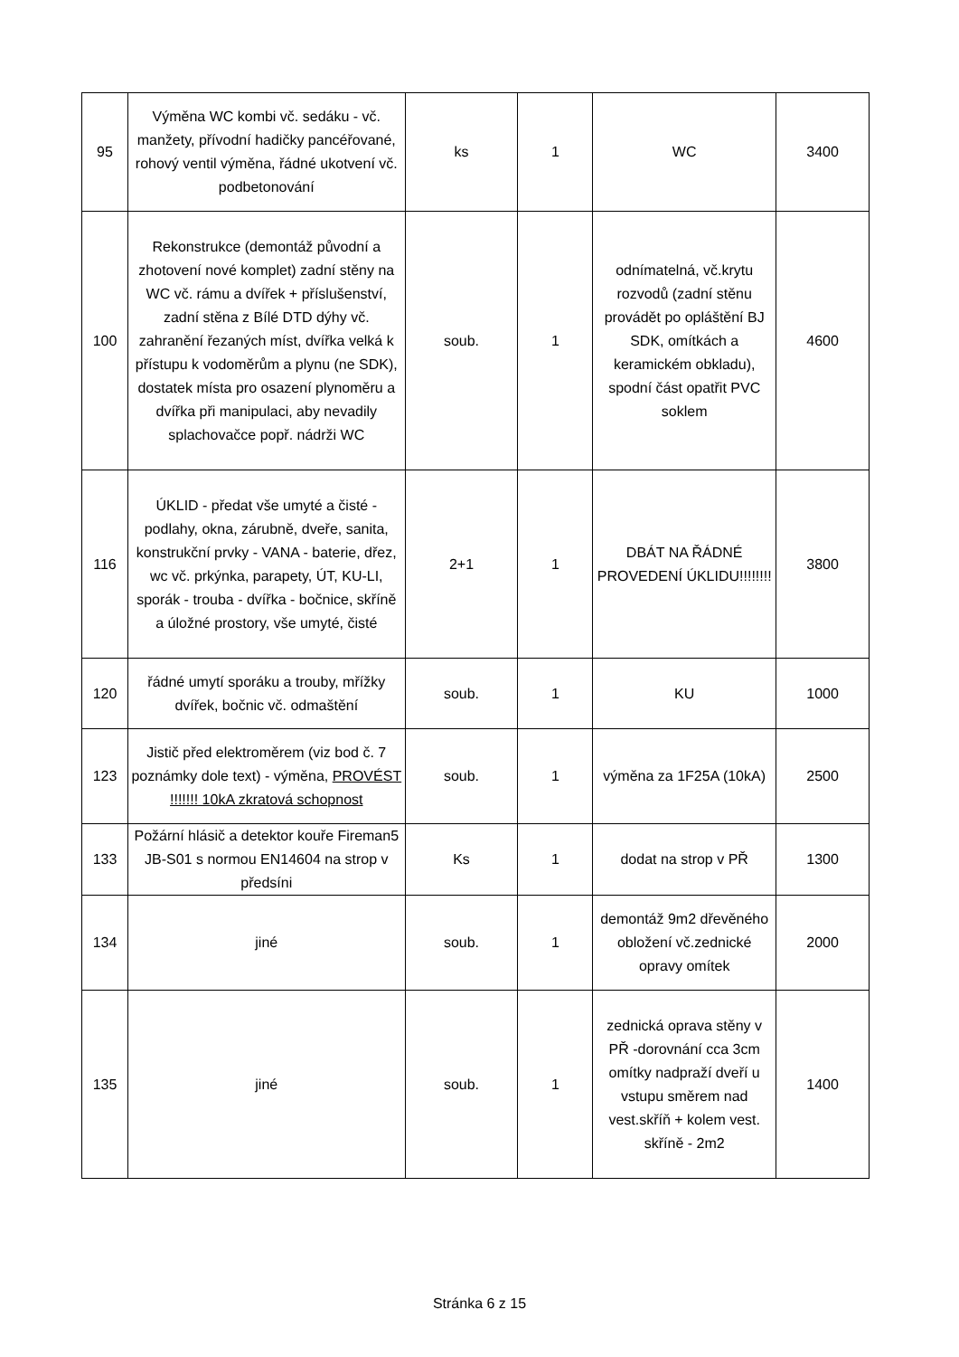| 95 | Výměna WC kombi vč. sedáku - vč. manžety, přívodní hadičky pancéřované, rohový ventil výměna, řádné ukotvení vč. podbetonování | ks | 1 | WC | 3400 |
| 100 | Rekonstrukce (demontáž původní a zhotovení nové komplet) zadní stěny na WC vč. rámu a dvířek + příslušenství, zadní stěna z Bílé DTD dýhy vč. zahranění řezaných míst, dvířka velká k přístupu k vodoměrům a plynu (ne SDK), dostatek místa pro osazení plynoměru a dvířka při manipulaci, aby nevadily splachovačce popř. nádrži WC | soub. | 1 | odnímatelná, vč.krytu rozvodů (zadní stěnu provádět po opláštění BJ SDK, omítkách a keramickém obkladu), spodní část opatřit PVC soklem | 4600 |
| 116 | ÚKLID - předat vše umyté a čisté - podlahy, okna, zárubně, dveře, sanita, konstrukční prvky - VANA - baterie, dřez, wc vč. prkýnka, parapety, ÚT, KU-LI, sporák - trouba - dvířka - bočnice, skříně a úložné prostory, vše umyté, čisté | 2+1 | 1 | DBÁT NA ŘÁDNÉ PROVEDENÍ ÚKLIDU!!!!!!!! | 3800 |
| 120 | řádné umytí sporáku a trouby, mřížky dvířek, bočnic vč. odmaštění | soub. | 1 | KU | 1000 |
| 123 | Jistič před elektroměrem (viz bod č. 7 poznámky dole text) - výměna, PROVÉST !!!!!!! 10kA zkratová schopnost | soub. | 1 | výměna za 1F25A (10kA) | 2500 |
| 133 | Požární hlásič a detektor kouře Fireman5 JB-S01 s normou EN14604 na strop v předsíni | Ks | 1 | dodat na strop v PŘ | 1300 |
| 134 | jiné | soub. | 1 | demontáž 9m2 dřevěného obložení vč.zednické opravy omítek | 2000 |
| 135 | jiné | soub. | 1 | zednická oprava stěny v PŘ -dorovnání cca 3cm omítky nadpraží dveří u vstupu směrem nad vest.skříň + kolem vest. skříně - 2m2 | 1400 |
Stránka 6 z 15